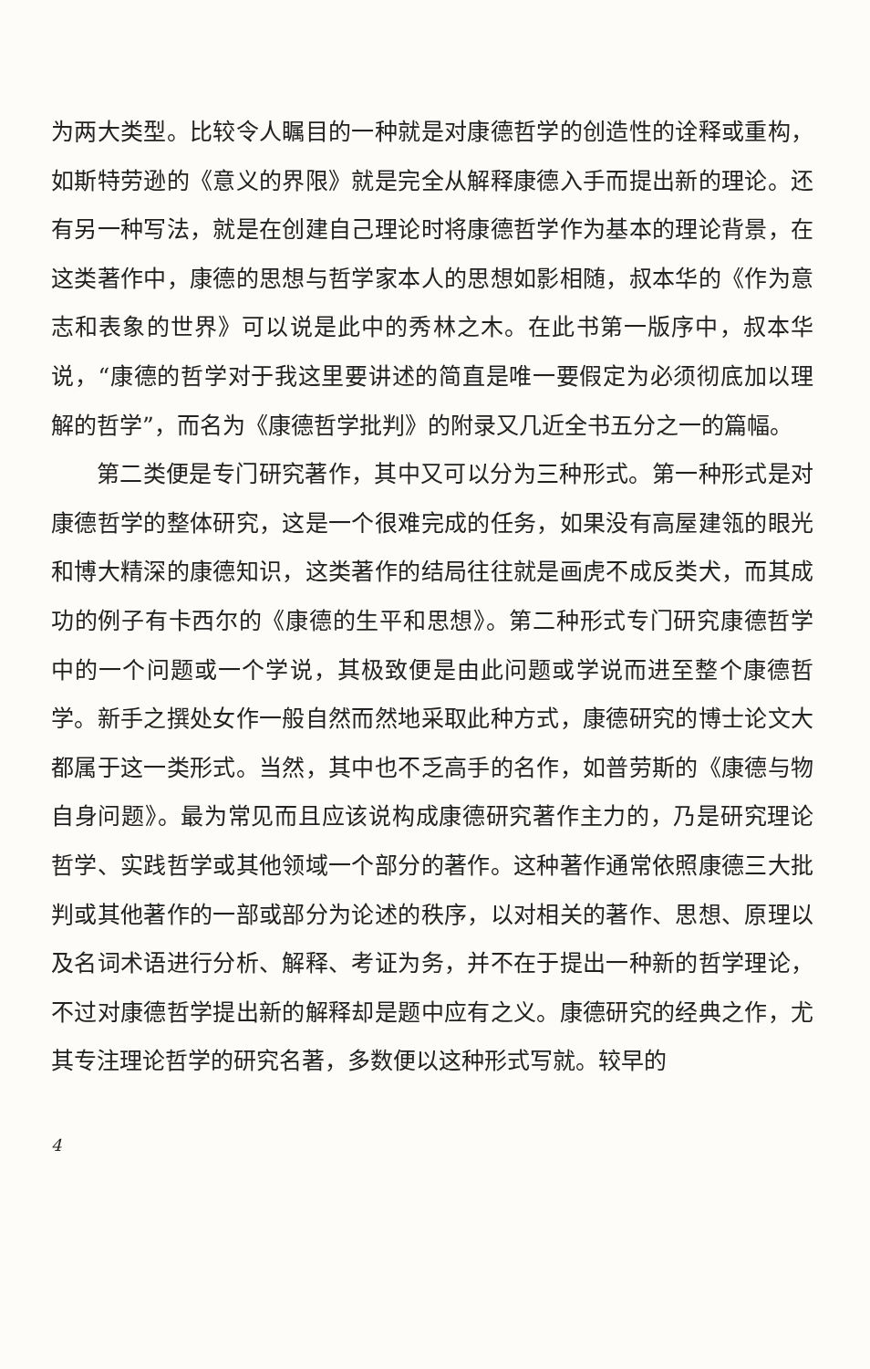为两大类型。比较令人瞩目的一种就是对康德哲学的创造性的诠释或重构，如斯特劳逊的《意义的界限》就是完全从解释康德入手而提出新的理论。还有另一种写法，就是在创建自己理论时将康德哲学作为基本的理论背景，在这类著作中，康德的思想与哲学家本人的思想如影相随，叔本华的《作为意志和表象的世界》可以说是此中的秀林之木。在此书第一版序中，叔本华说，“康德的哲学对于我这里要讲述的简直是唯一要假定为必须彻底加以理解的哲学”，而名为《康德哲学批判》的附录又几近全书五分之一的篇幅。
第二类便是专门研究著作，其中又可以分为三种形式。第一种形式是对康德哲学的整体研究，这是一个很难完成的任务，如果没有高屋建瓴的眼光和博大精深的康德知识，这类著作的结局往往就是画虎不成反类犬，而其成功的例子有卡西尔的《康德的生平和思想》。第二种形式专门研究康德哲学中的一个问题或一个学说，其极致便是由此问题或学说而进至整个康德哲学。新手之撰处女作一般自然而然地采取此种方式，康德研究的博士论文大都属于这一类形式。当然，其中也不乏高手的名作，如普劳斯的《康德与物自身问题》。最为常见而且应该说构成康德研究著作主力的，乃是研究理论哲学、实践哲学或其他领域一个部分的著作。这种著作通常依照康德三大批判或其他著作的一部或部分为论述的秩序，以对相关的著作、思想、原理以及名词术语进行分析、解释、考证为务，并不在于提出一种新的哲学理论，不过对康德哲学提出新的解释却是题中应有之义。康德研究的经典之作，尤其专注理论哲学的研究名著，多数便以这种形式写就。较早的
4